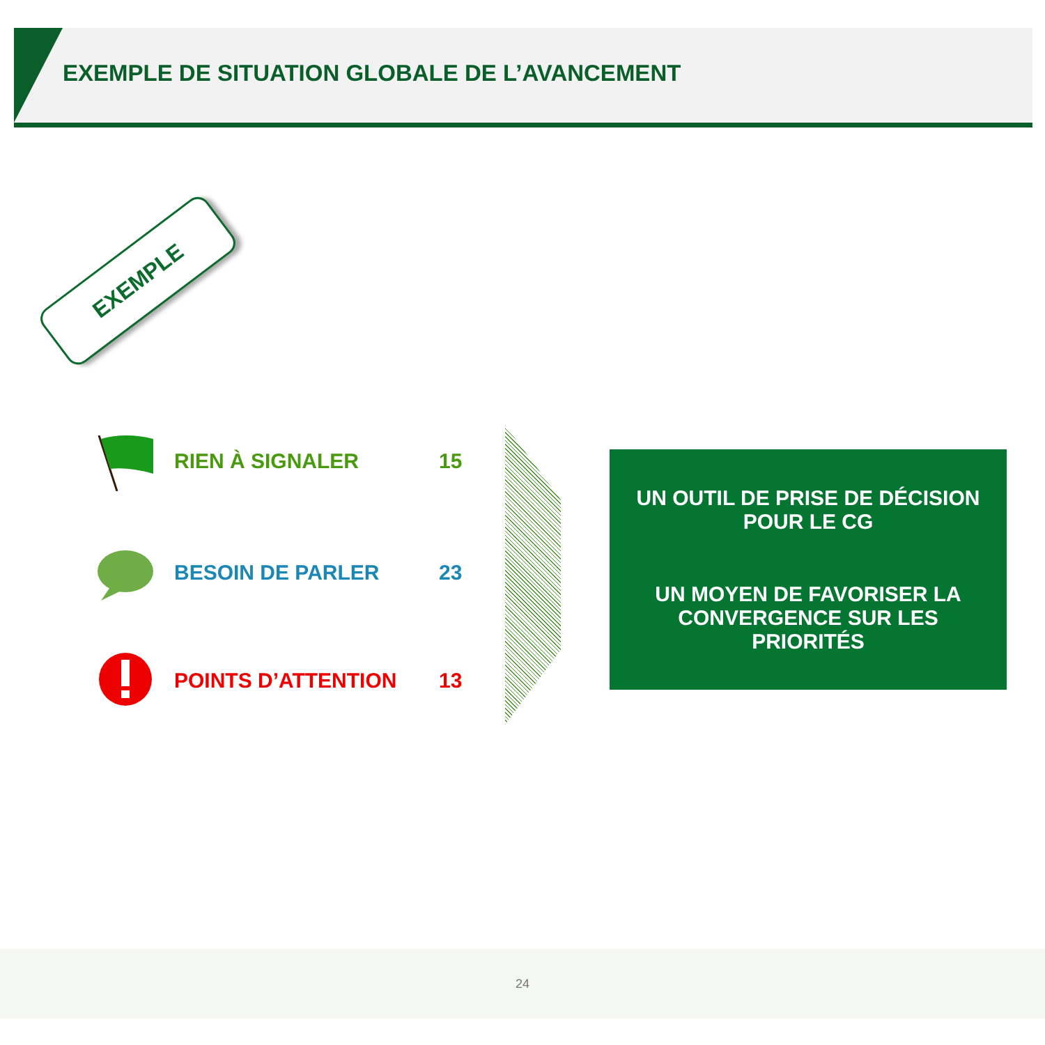EXEMPLE DE SITUATION GLOBALE DE L’AVANCEMENT
EXEMPLE
RIEN À SIGNALER 15
BESOIN DE PARLER 23
POINTS D’ATTENTION 13
UN OUTIL DE PRISE DE DÉCISION
POUR LE CG
UN MOYEN DE FAVORISER LA
CONVERGENCE SUR LES
PRIORITÉS
24